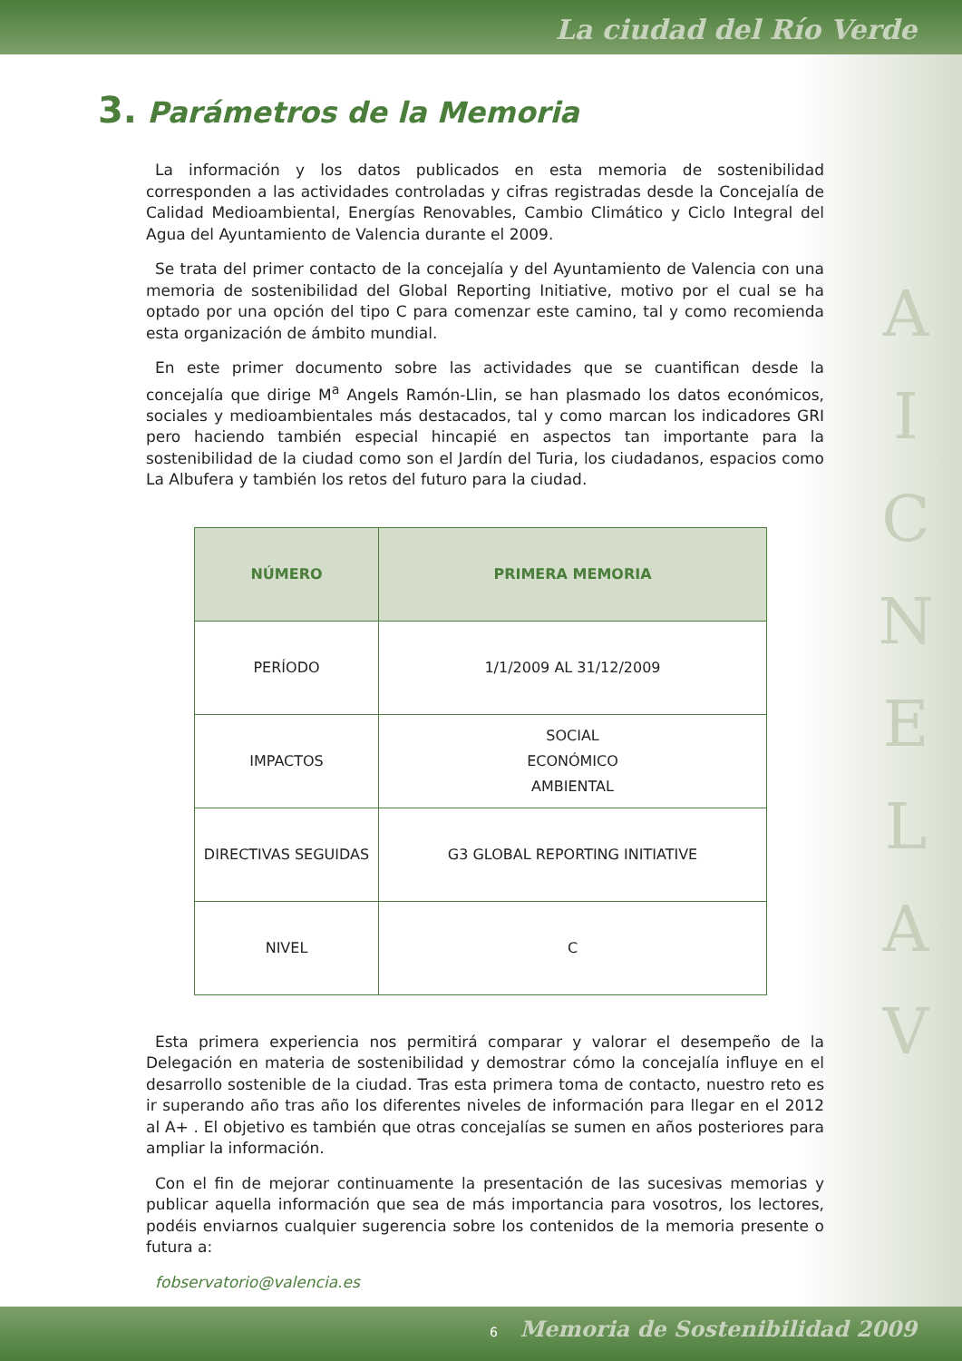La ciudad del Río Verde
A
I
C
N
E
L
A
V
3. Parámetros de la Memoria
La información y los datos publicados en esta memoria de sostenibilidad corresponden a las actividades controladas y cifras registradas desde la Concejalía de Calidad Medioambiental, Energías Renovables, Cambio Climático y Ciclo Integral del Agua del Ayuntamiento de Valencia durante el 2009.
Se trata del primer contacto de la concejalía y del Ayuntamiento de Valencia con una memoria de sostenibilidad del Global Reporting Initiative, motivo por el cual se ha optado por una opción del tipo C para comenzar este camino, tal y como recomienda esta organización de ámbito mundial.
En este primer documento sobre las actividades que se cuantifican desde la concejalía que dirige M<sup>a</sup> Angels Ramón-Llin, se han plasmado los datos económicos, sociales y medioambientales más destacados, tal y como marcan los indicadores GRI pero haciendo también especial hincapié en aspectos tan importante para la sostenibilidad de la ciudad como son el Jardín del Turia, los ciudadanos, espacios como La Albufera y también los retos del futuro para la ciudad.
| NÚMERO | PRIMERA MEMORIA |
| --- | --- |
| PERÍODO | 1/1/2009 AL 31/12/2009 |
| IMPACTOS | SOCIAL ECONÓMICO AMBIENTAL |
| DIRECTIVAS SEGUIDAS | G3 GLOBAL REPORTING INITIATIVE |
| NIVEL | C |
Esta primera experiencia nos permitirá comparar y valorar el desempeño de la Delegación en materia de sostenibilidad y demostrar cómo la concejalía influye en el desarrollo sostenible de la ciudad. Tras esta primera toma de contacto, nuestro reto es ir superando año tras año los diferentes niveles de información para llegar en el 2012 al A+ . El objetivo es también que otras concejalías se sumen en años posteriores para ampliar la información.
Con el fin de mejorar continuamente la presentación de las sucesivas memorias y publicar aquella información que sea de más importancia para vosotros, los lectores, podéis enviarnos cualquier sugerencia sobre los contenidos de la memoria presente o futura a:
fobservatorio@valencia.es
6 Memoria de Sostenibilidad 2009